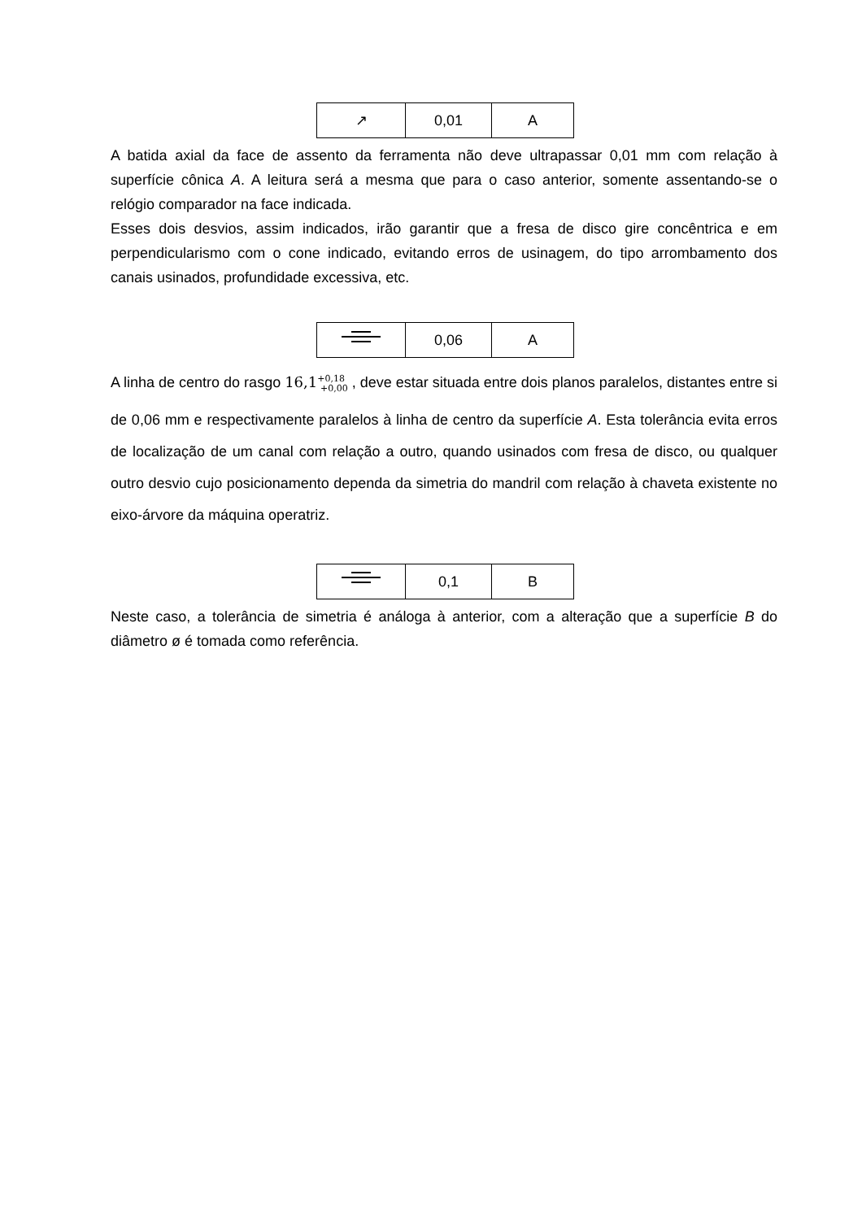| ↗ | 0,01 | A |
A batida axial da face de assento da ferramenta não deve ultrapassar 0,01 mm com relação à superfície cônica A. A leitura será a mesma que para o caso anterior, somente assentando-se o relógio comparador na face indicada.
Esses dois desvios, assim indicados, irão garantir que a fresa de disco gire concêntrica e em perpendicularismo com o cone indicado, evitando erros de usinagem, do tipo arrombamento dos canais usinados, profundidade excessiva, etc.
| | 0,06 | A |
A linha de centro do rasgo 16,1<sup>+0,18</sup><sub>+0,00</sub> , deve estar situada entre dois planos paralelos, distantes entre si de 0,06 mm e respectivamente paralelos à linha de centro da superfície A. Esta tolerância evita erros de localização de um canal com relação a outro, quando usinados com fresa de disco, ou qualquer outro desvio cujo posicionamento dependa da simetria do mandril com relação à chaveta existente no eixo-árvore da máquina operatriz.
| | 0,1 | B |
Neste caso, a tolerância de simetria é análoga à anterior, com a alteração que a superfície B do diâmetro ø é tomada como referência.